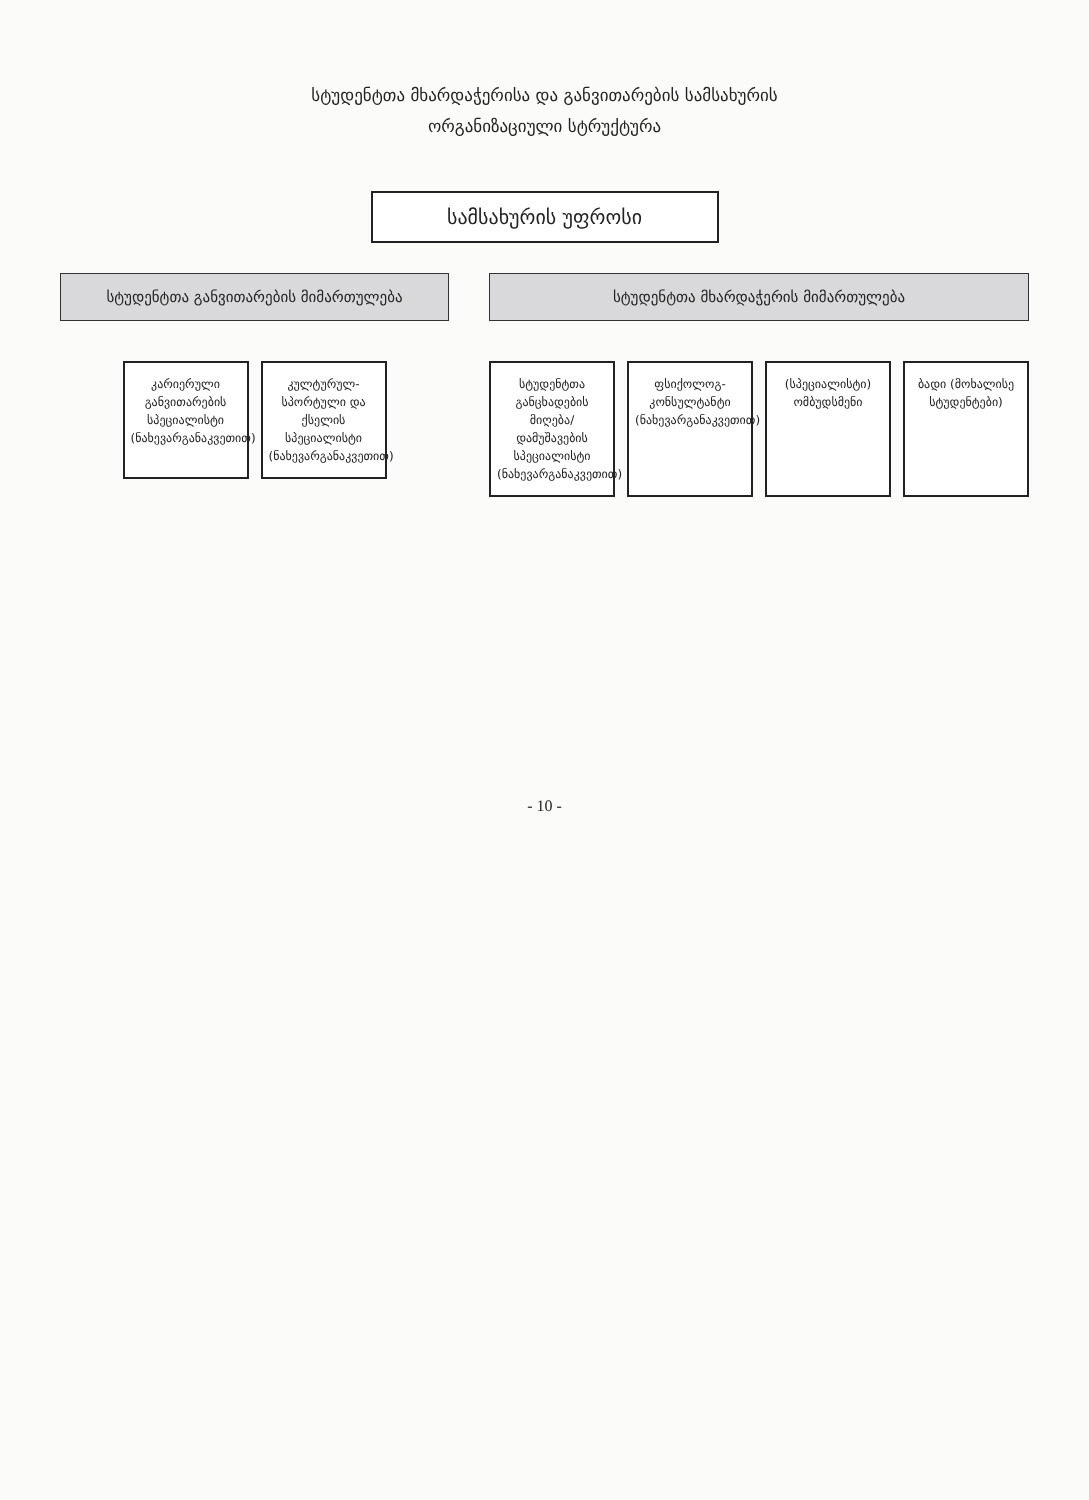სტუდენტთა მხარდაჭერისა და განვითარების სამსახურის
ორგანიზაციული სტრუქტურა
სამსახურის უფროსი
სტუდენტთა განვითარების მიმართულება
კარიერული განვითარების სპეციალისტი (ნახევარგანაკვეთით)
კულტურულ-სპორტული და ქსელის სპეციალისტი (ნახევარგანაკვეთით)
სტუდენტთა მხარდაჭერის მიმართულება
სტუდენტთა განცხადების მიღება/დამუშავების სპეციალისტი (ნახევარგანაკვეთით)
ფსიქოლოგ-კონსულტანტი (ნახევარგანაკვეთით)
(სპეციალისტი) ომბუდსმენი
ბადი (მოხალისე სტუდენტები)
- 10 -